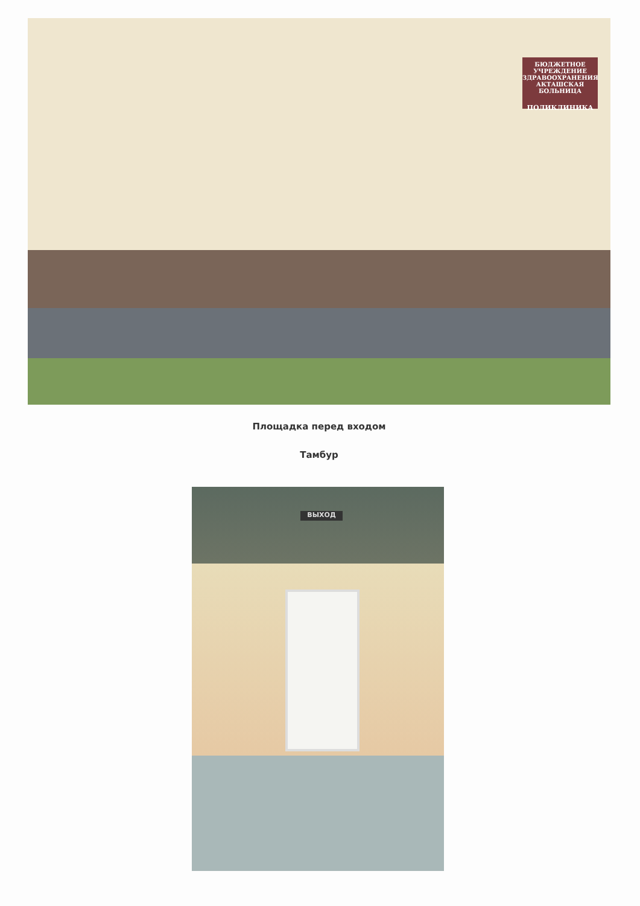БЮДЖЕТНОЕ УЧРЕЖДЕНИЕ ЗДРАВООХРАНЕНИЯ АКТАШСКАЯ БОЛЬНИЦА
ПОЛИКЛИНИКА
Площадка перед входом
Тамбур
ВЫХОД